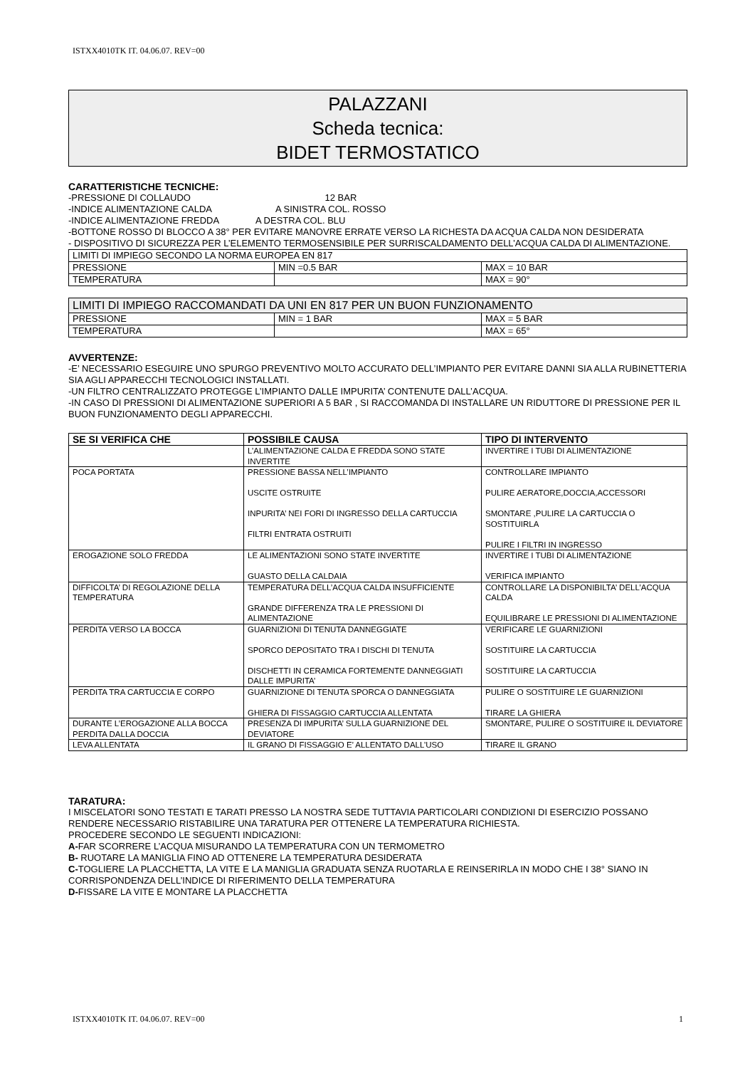ISTXX4010TK IT. 04.06.07. REV=00
PALAZZANI
Scheda tecnica:
BIDET TERMOSTATICO
CARATTERISTICHE TECNICHE:
-PRESSIONE DI COLLAUDO 12 BAR
-INDICE ALIMENTAZIONE CALDA A SINISTRA COL. ROSSO
-INDICE ALIMENTAZIONE FREDDA A DESTRA COL. BLU
-BOTTONE ROSSO DI BLOCCO A 38° PER EVITARE MANOVRE ERRATE VERSO LA RICHESTA DA ACQUA CALDA NON DESIDERATA
- DISPOSITIVO DI SICUREZZA PER L’ELEMENTO TERMOSENSIBILE PER SURRISCALDAMENTO DELL’ACQUA CALDA DI ALIMENTAZIONE.
| LIMITI DI IMPIEGO SECONDO LA NORMA EUROPEA EN 817 | | |
| PRESSIONE | MIN =0.5 BAR | MAX = 10 BAR |
| TEMPERATURA | | MAX = 90° |
| LIMITI DI IMPIEGO RACCOMANDATI DA UNI EN 817 PER UN BUON FUNZIONAMENTO | | |
| PRESSIONE | MIN = 1 BAR | MAX = 5 BAR |
| TEMPERATURA | | MAX = 65° |
AVVERTENZE:
-E’ NECESSARIO ESEGUIRE UNO SPURGO PREVENTIVO MOLTO ACCURATO DELL’IMPIANTO PER EVITARE DANNI SIA ALLA RUBINETTERIA SIA AGLI APPARECCHI TECNOLOGICI INSTALLATI.
-UN FILTRO CENTRALIZZATO PROTEGGE L’IMPIANTO DALLE IMPURITA’ CONTENUTE DALL’ACQUA.
-IN CASO DI PRESSIONI DI ALIMENTAZIONE SUPERIORI A 5 BAR , SI RACCOMANDA DI INSTALLARE UN RIDUTTORE DI PRESSIONE PER IL BUON FUNZIONAMENTO DEGLI APPARECCHI.
| SE SI VERIFICA CHE | POSSIBILE CAUSA | TIPO DI INTERVENTO |
| --- | --- | --- |
| | L’ALIMENTAZIONE CALDA E FREDDA SONO STATE INVERTITE | INVERTIRE I TUBI DI ALIMENTAZIONE |
| POCA PORTATA | PRESSIONE BASSA NELL’IMPIANTO USCITE OSTRUITE INPURITA’ NEI FORI DI INGRESSO DELLA CARTUCCIA FILTRI ENTRATA OSTRUITI | CONTROLLARE IMPIANTO PULIRE AERATORE,DOCCIA,ACCESSORI SMONTARE ,PULIRE LA CARTUCCIA O SOSTITUIRLA PULIRE I FILTRI IN INGRESSO |
| EROGAZIONE SOLO FREDDA | LE ALIMENTAZIONI SONO STATE INVERTITE GUASTO DELLA CALDAIA | INVERTIRE I TUBI DI ALIMENTAZIONE VERIFICA IMPIANTO |
| DIFFICOLTA’ DI REGOLAZIONE DELLA TEMPERATURA | TEMPERATURA DELL’ACQUA CALDA INSUFFICIENTE GRANDE DIFFERENZA TRA LE PRESSIONI DI ALIMENTAZIONE | CONTROLLARE LA DISPONIBILTA’ DELL’ACQUA CALDA EQUILIBRARE LE PRESSIONI DI ALIMENTAZIONE |
| PERDITA VERSO LA BOCCA | GUARNIZIONI DI TENUTA DANNEGGIATE SPORCO DEPOSITATO TRA I DISCHI DI TENUTA DISCHETTI IN CERAMICA FORTEMENTE DANNEGGIATI DALLE IMPURITA’ | VERIFICARE LE GUARNIZIONI SOSTITUIRE LA CARTUCCIA SOSTITUIRE LA CARTUCCIA |
| PERDITA TRA CARTUCCIA E CORPO | GUARNIZIONE DI TENUTA SPORCA O DANNEGGIATA GHIERA DI FISSAGGIO CARTUCCIA ALLENTATA | PULIRE O SOSTITUIRE LE GUARNIZIONI TIRARE LA GHIERA |
| DURANTE L’EROGAZIONE ALLA BOCCA PERDITA DALLA DOCCIA | PRESENZA DI IMPURITA’ SULLA GUARNIZIONE DEL DEVIATORE | SMONTARE, PULIRE O SOSTITUIRE IL DEVIATORE |
| LEVA ALLENTATA | IL GRANO DI FISSAGGIO E’ ALLENTATO DALL’USO | TIRARE IL GRANO |
TARATURA:
I MISCELATORI SONO TESTATI E TARATI PRESSO LA NOSTRA SEDE TUTTAVIA PARTICOLARI CONDIZIONI DI ESERCIZIO POSSANO RENDERE NECESSARIO RISTABILIRE UNA TARATURA PER OTTENERE LA TEMPERATURA RICHIESTA.
PROCEDERE SECONDO LE SEGUENTI INDICAZIONI:
A-FAR SCORRERE L’ACQUA MISURANDO LA TEMPERATURA CON UN TERMOMETRO
B- RUOTARE LA MANIGLIA FINO AD OTTENERE LA TEMPERATURA DESIDERATA
C-TOGLIERE LA PLACCHETTA, LA VITE E LA MANIGLIA GRADUATA SENZA RUOTARLA E REINSERIRLA IN MODO CHE I 38° SIANO IN CORRISPONDENZA DELL’INDICE DI RIFERIMENTO DELLA TEMPERATURA
D-FISSARE LA VITE E MONTARE LA PLACCHETTA
ISTXX4010TK IT. 04.06.07. REV=00 1